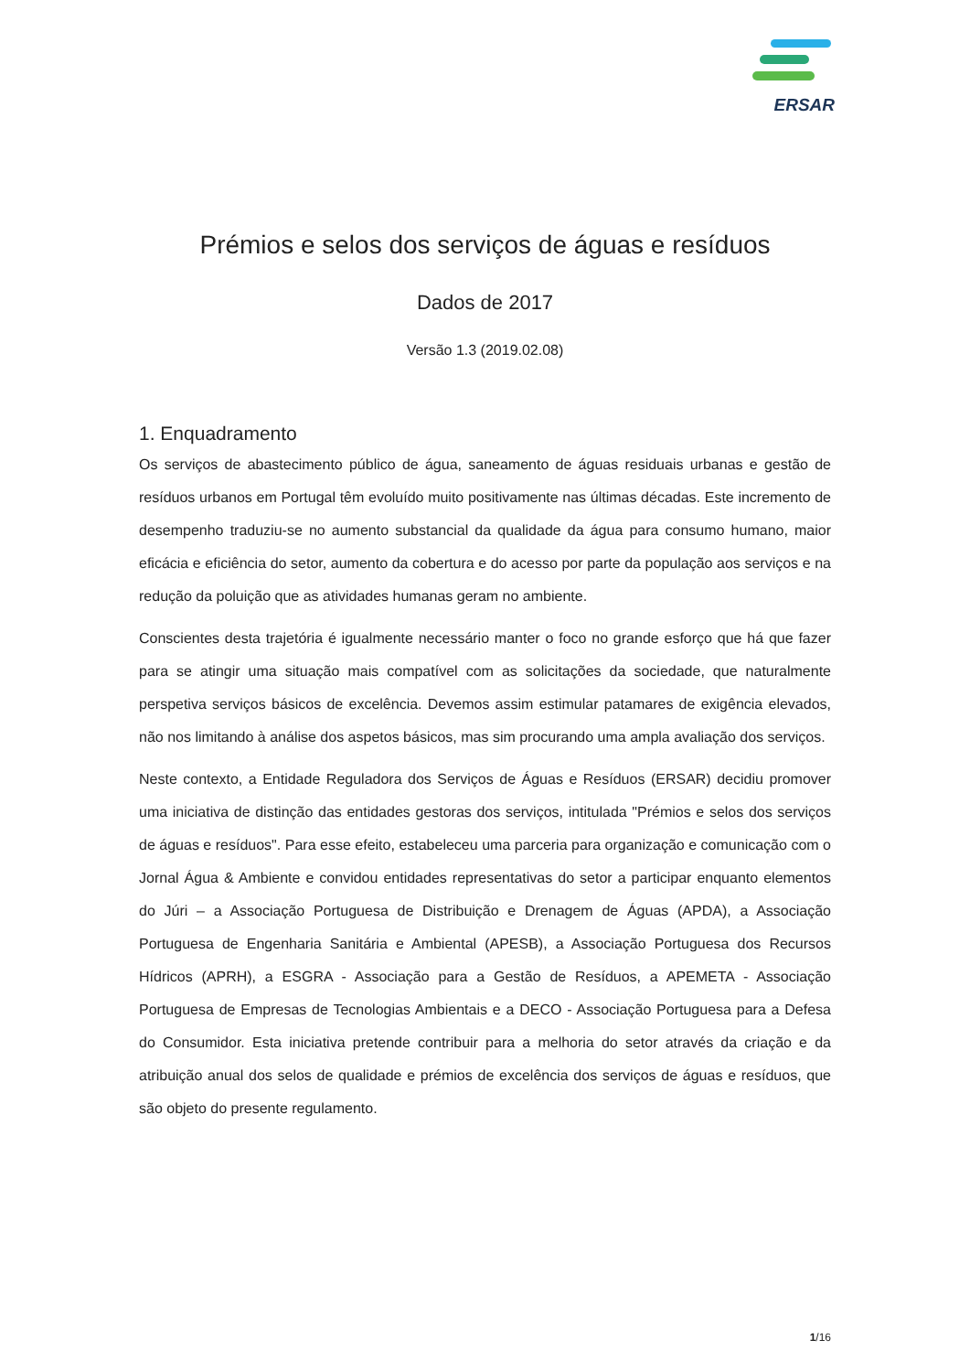ERSAR
Prémios e selos dos serviços de águas e resíduos
Dados de 2017
Versão 1.3 (2019.02.08)
1. Enquadramento
Os serviços de abastecimento público de água, saneamento de águas residuais urbanas e gestão de resíduos urbanos em Portugal têm evoluído muito positivamente nas últimas décadas. Este incremento de desempenho traduziu-se no aumento substancial da qualidade da água para consumo humano, maior eficácia e eficiência do setor, aumento da cobertura e do acesso por parte da população aos serviços e na redução da poluição que as atividades humanas geram no ambiente.
Conscientes desta trajetória é igualmente necessário manter o foco no grande esforço que há que fazer para se atingir uma situação mais compatível com as solicitações da sociedade, que naturalmente perspetiva serviços básicos de excelência. Devemos assim estimular patamares de exigência elevados, não nos limitando à análise dos aspetos básicos, mas sim procurando uma ampla avaliação dos serviços.
Neste contexto, a Entidade Reguladora dos Serviços de Águas e Resíduos (ERSAR) decidiu promover uma iniciativa de distinção das entidades gestoras dos serviços, intitulada "Prémios e selos dos serviços de águas e resíduos". Para esse efeito, estabeleceu uma parceria para organização e comunicação com o Jornal Água & Ambiente e convidou entidades representativas do setor a participar enquanto elementos do Júri – a Associação Portuguesa de Distribuição e Drenagem de Águas (APDA), a Associação Portuguesa de Engenharia Sanitária e Ambiental (APESB), a Associação Portuguesa dos Recursos Hídricos (APRH), a ESGRA - Associação para a Gestão de Resíduos, a APEMETA - Associação Portuguesa de Empresas de Tecnologias Ambientais e a DECO - Associação Portuguesa para a Defesa do Consumidor. Esta iniciativa pretende contribuir para a melhoria do setor através da criação e da atribuição anual dos selos de qualidade e prémios de excelência dos serviços de águas e resíduos, que são objeto do presente regulamento.
1/16